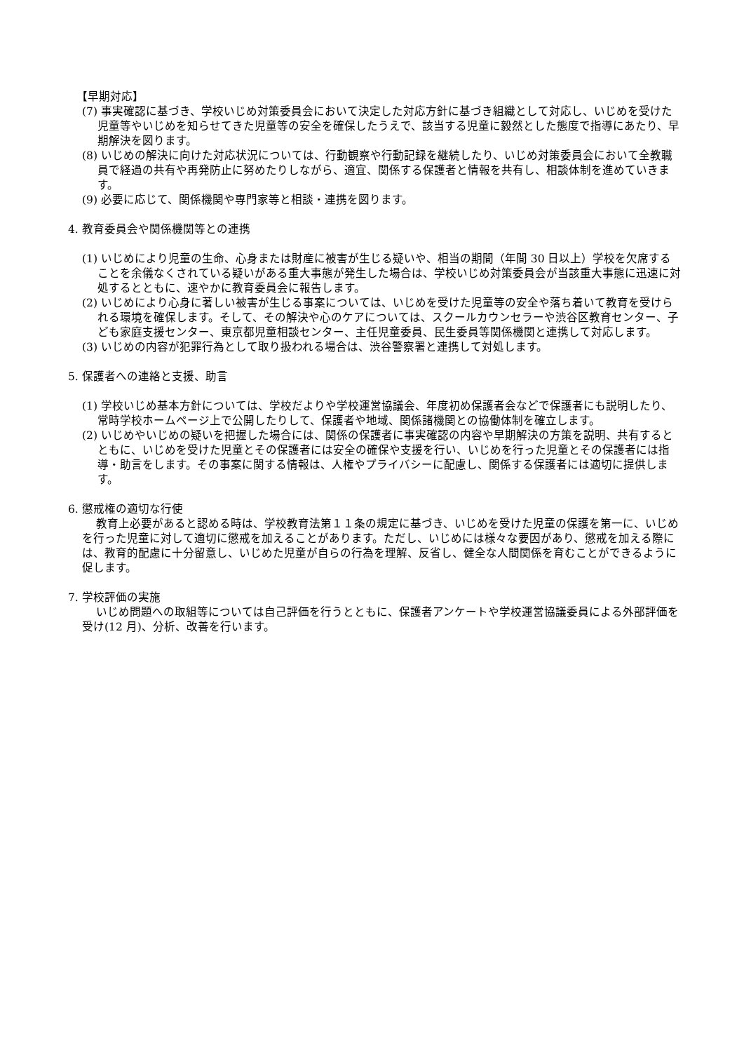【早期対応】
(7) 事実確認に基づき、学校いじめ対策委員会において決定した対応方針に基づき組織として対応し、いじめを受けた児童等やいじめを知らせてきた児童等の安全を確保したうえで、該当する児童に毅然とした態度で指導にあたり、早期解決を図ります。
(8) いじめの解決に向けた対応状況については、行動観察や行動記録を継続したり、いじめ対策委員会において全教職員で経過の共有や再発防止に努めたりしながら、適宜、関係する保護者と情報を共有し、相談体制を進めていきます。
(9) 必要に応じて、関係機関や専門家等と相談・連携を図ります。
4. 教育委員会や関係機関等との連携
(1) いじめにより児童の生命、心身または財産に被害が生じる疑いや、相当の期間（年間 30 日以上）学校を欠席することを余儀なくされている疑いがある重大事態が発生した場合は、学校いじめ対策委員会が当該重大事態に迅速に対処するとともに、速やかに教育委員会に報告します。
(2) いじめにより心身に著しい被害が生じる事案については、いじめを受けた児童等の安全や落ち着いて教育を受けられる環境を確保します。そして、その解決や心のケアについては、スクールカウンセラーや渋谷区教育センター、子ども家庭支援センター、東京都児童相談センター、主任児童委員、民生委員等関係機関と連携して対応します。
(3) いじめの内容が犯罪行為として取り扱われる場合は、渋谷警察署と連携して対処します。
5. 保護者への連絡と支援、助言
(1) 学校いじめ基本方針については、学校だよりや学校運営協議会、年度初め保護者会などで保護者にも説明したり、常時学校ホームページ上で公開したりして、保護者や地域、関係諸機関との協働体制を確立します。
(2) いじめやいじめの疑いを把握した場合には、関係の保護者に事実確認の内容や早期解決の方策を説明、共有するとともに、いじめを受けた児童とその保護者には安全の確保や支援を行い、いじめを行った児童とその保護者には指導・助言をします。その事案に関する情報は、人権やプライバシーに配慮し、関係する保護者には適切に提供します。
6. 懲戒権の適切な行使
教育上必要があると認める時は、学校教育法第１１条の規定に基づき、いじめを受けた児童の保護を第一に、いじめを行った児童に対して適切に懲戒を加えることがあります。ただし、いじめには様々な要因があり、懲戒を加える際には、教育的配慮に十分留意し、いじめた児童が自らの行為を理解、反省し、健全な人間関係を育むことができるように促します。
7. 学校評価の実施
いじめ問題への取組等については自己評価を行うとともに、保護者アンケートや学校運営協議委員による外部評価を受け(12 月)、分析、改善を行います。